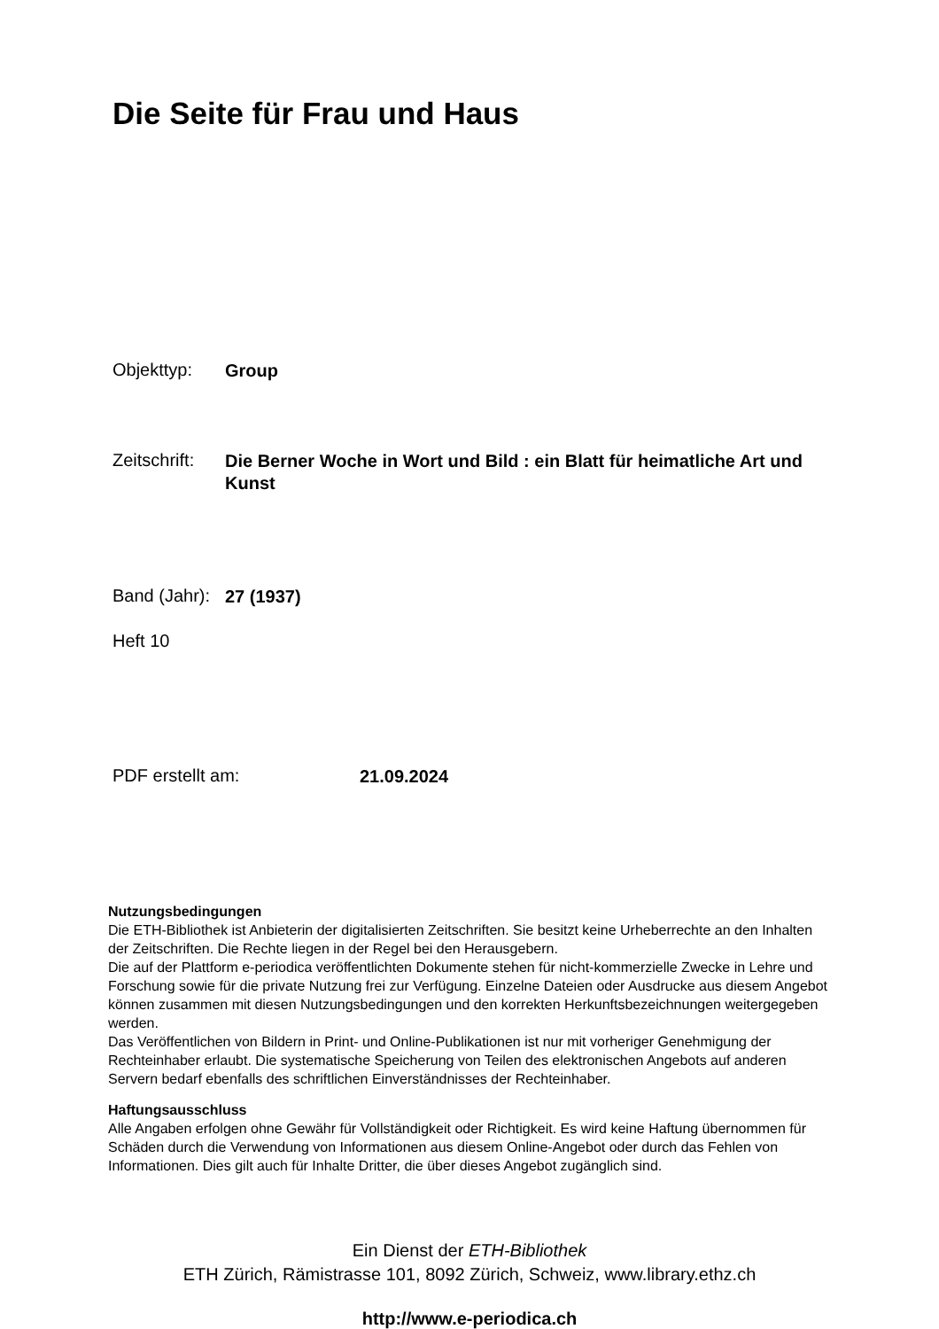Die Seite für Frau und Haus
Objekttyp:
Group
Zeitschrift:
Die Berner Woche in Wort und Bild : ein Blatt für heimatliche Art und Kunst
Band (Jahr):
27 (1937)
Heft 10
PDF erstellt am:
21.09.2024
Nutzungsbedingungen
Die ETH-Bibliothek ist Anbieterin der digitalisierten Zeitschriften. Sie besitzt keine Urheberrechte an den Inhalten der Zeitschriften. Die Rechte liegen in der Regel bei den Herausgebern.
Die auf der Plattform e-periodica veröffentlichten Dokumente stehen für nicht-kommerzielle Zwecke in Lehre und Forschung sowie für die private Nutzung frei zur Verfügung. Einzelne Dateien oder Ausdrucke aus diesem Angebot können zusammen mit diesen Nutzungsbedingungen und den korrekten Herkunftsbezeichnungen weitergegeben werden.
Das Veröffentlichen von Bildern in Print- und Online-Publikationen ist nur mit vorheriger Genehmigung der Rechteinhaber erlaubt. Die systematische Speicherung von Teilen des elektronischen Angebots auf anderen Servern bedarf ebenfalls des schriftlichen Einverständnisses der Rechteinhaber.
Haftungsausschluss
Alle Angaben erfolgen ohne Gewähr für Vollständigkeit oder Richtigkeit. Es wird keine Haftung übernommen für Schäden durch die Verwendung von Informationen aus diesem Online-Angebot oder durch das Fehlen von Informationen. Dies gilt auch für Inhalte Dritter, die über dieses Angebot zugänglich sind.
Ein Dienst der ETH-Bibliothek
ETH Zürich, Rämistrasse 101, 8092 Zürich, Schweiz, www.library.ethz.ch
http://www.e-periodica.ch